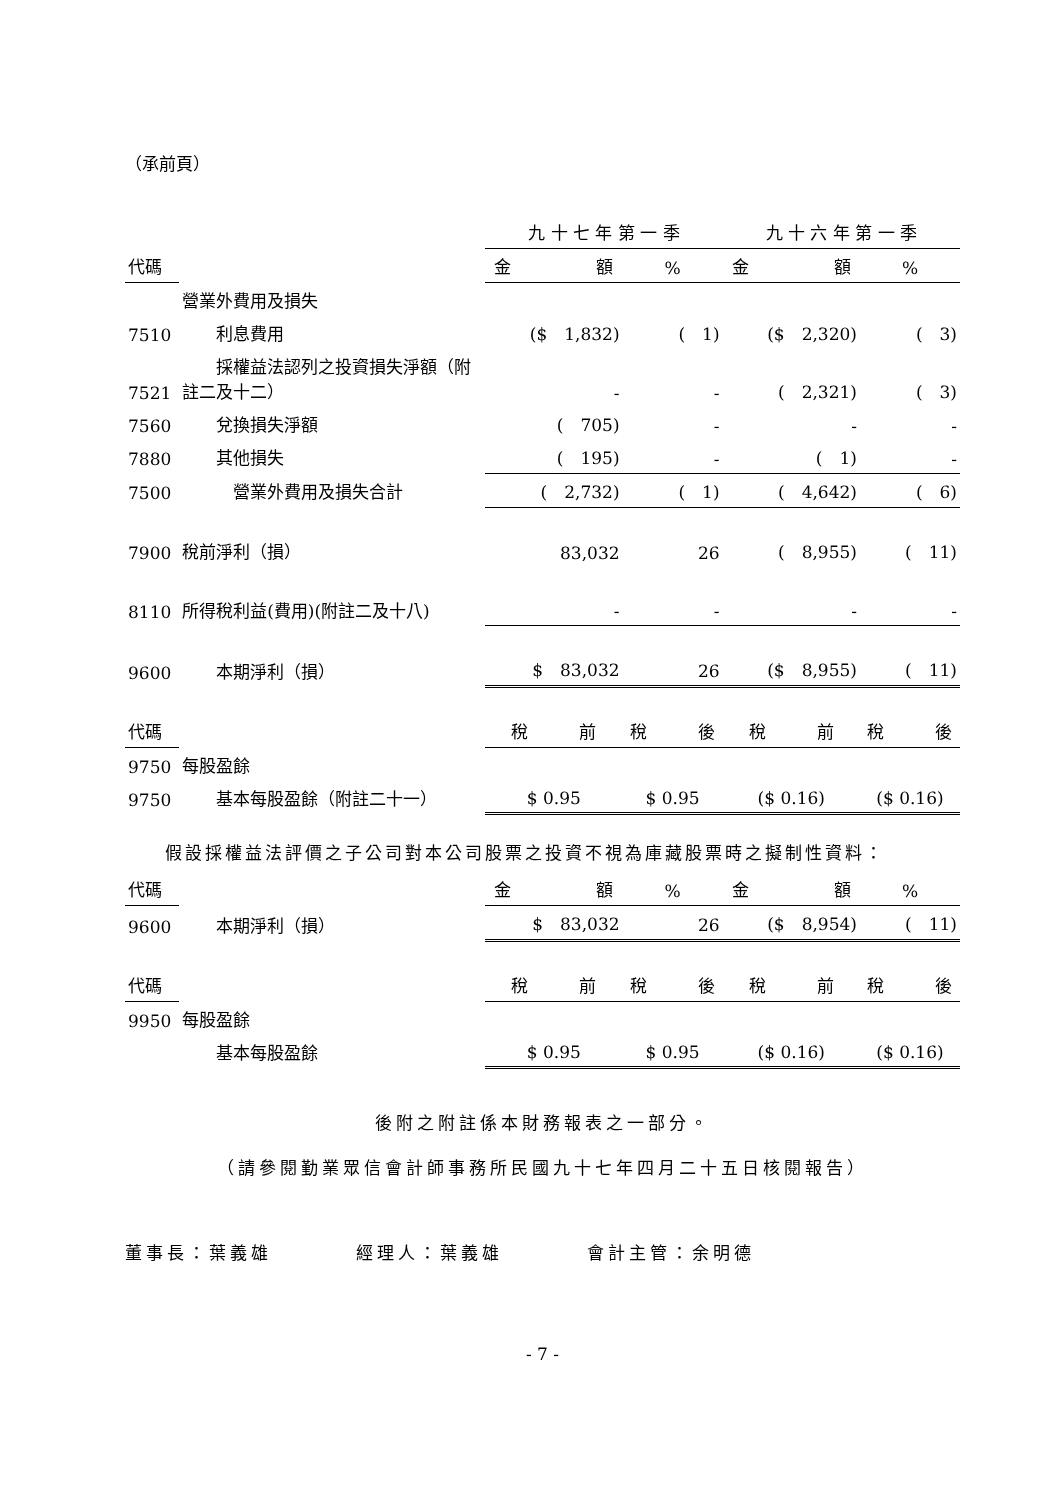（承前頁）
| | | 九 十 七 年 第 一 季 | | 九 十 六 年 第 一 季 | |
| --- | --- | --- | --- | --- | --- |
| 代碼 | | 金 額 | % | 金 額 | % |
| | 營業外費用及損失 | | | | |
| 7510 | 利息費用 | ($ 1,832) | ( 1) | ($ 2,320) | ( 3) |
| 7521 | 採權益法認列之投資損失淨額（附註二及十二） | - | - | ( 2,321) | ( 3) |
| 7560 | 兌換損失淨額 | ( 705) | - | - | - |
| 7880 | 其他損失 | ( 195) | - | ( 1) | - |
| 7500 | 營業外費用及損失合計 | ( 2,732) | ( 1) | ( 4,642) | ( 6) |
| 7900 | 稅前淨利（損） | 83,032 | 26 | ( 8,955) | ( 11) |
| 8110 | 所得稅利益(費用)(附註二及十八) | - | - | - | - |
| 9600 | 本期淨利（損） | $ 83,032 | 26 | ($ 8,955) | ( 11) |
| 代碼 | | 稅 前 | 稅 後 | 稅 前 | 稅 後 |
| 9750 | 每股盈餘 | | | | |
| 9750 | 基本每股盈餘（附註二十一） | $ 0.95 | $ 0.95 | ($ 0.16) | ($ 0.16) |
　　假設採權益法評價之子公司對本公司股票之投資不視為庫藏股票時之擬制性資料：
| 代碼 | | 金 額 | % | 金 額 | % |
| --- | --- | --- | --- | --- | --- |
| 9600 | 本期淨利（損） | $ 83,032 | 26 | ($ 8,954) | ( 11) |
| 代碼 | | 稅 前 | 稅 後 | 稅 前 | 稅 後 |
| 9950 | 每股盈餘 | | | | |
| | 基本每股盈餘 | $ 0.95 | $ 0.95 | ($ 0.16) | ($ 0.16) |
後附之附註係本財務報表之一部分。
（請參閱勤業眾信會計師事務所民國九十七年四月二十五日核閱報告）
董事長：葉義雄　　　　經理人：葉義雄　　　　會計主管：余明德
- 7 -